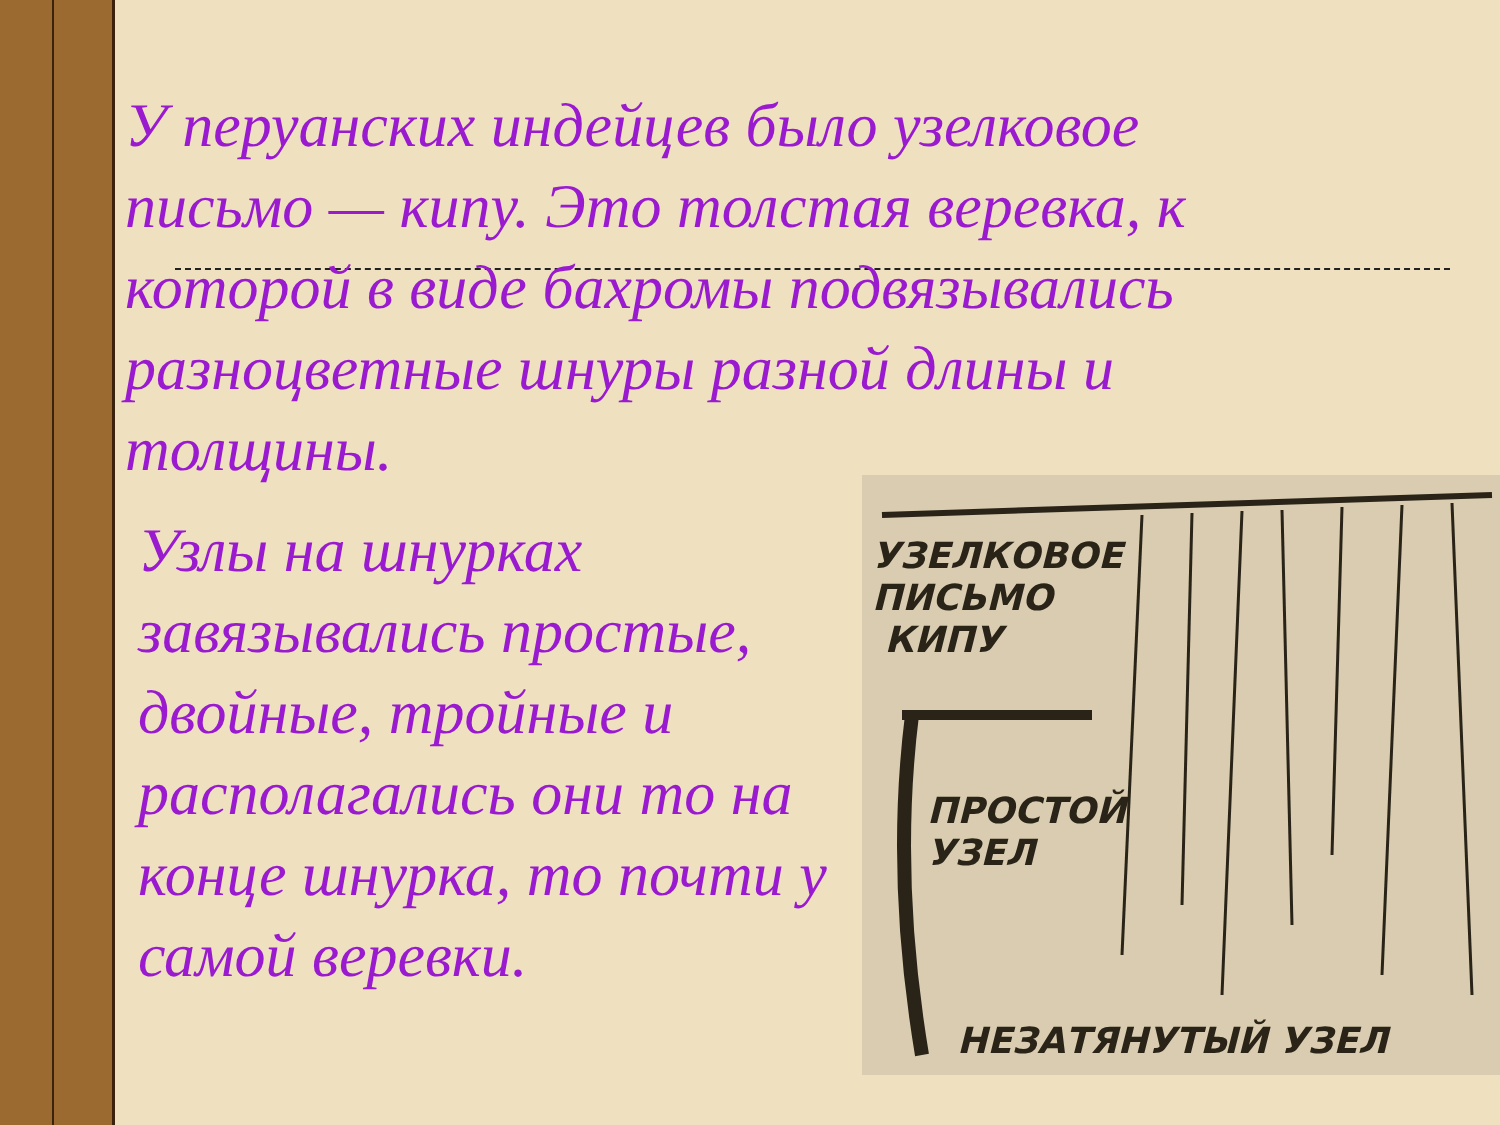У перуанских индейцев было узелковое письмо — кипу. Это толстая веревка, к которой в виде бахромы подвязывались разноцветные шнуры разной длины и толщины.
Узлы на шнурках завязывались простые, двойные, тройные и располагались они то на конце шнурка, то почти у самой веревки.
УЗЕЛКОВОЕ
ПИСЬМО
КИПУ
ПРОСТОЙ
УЗЕЛ
НЕЗАТЯНУТЫЙ УЗЕЛ